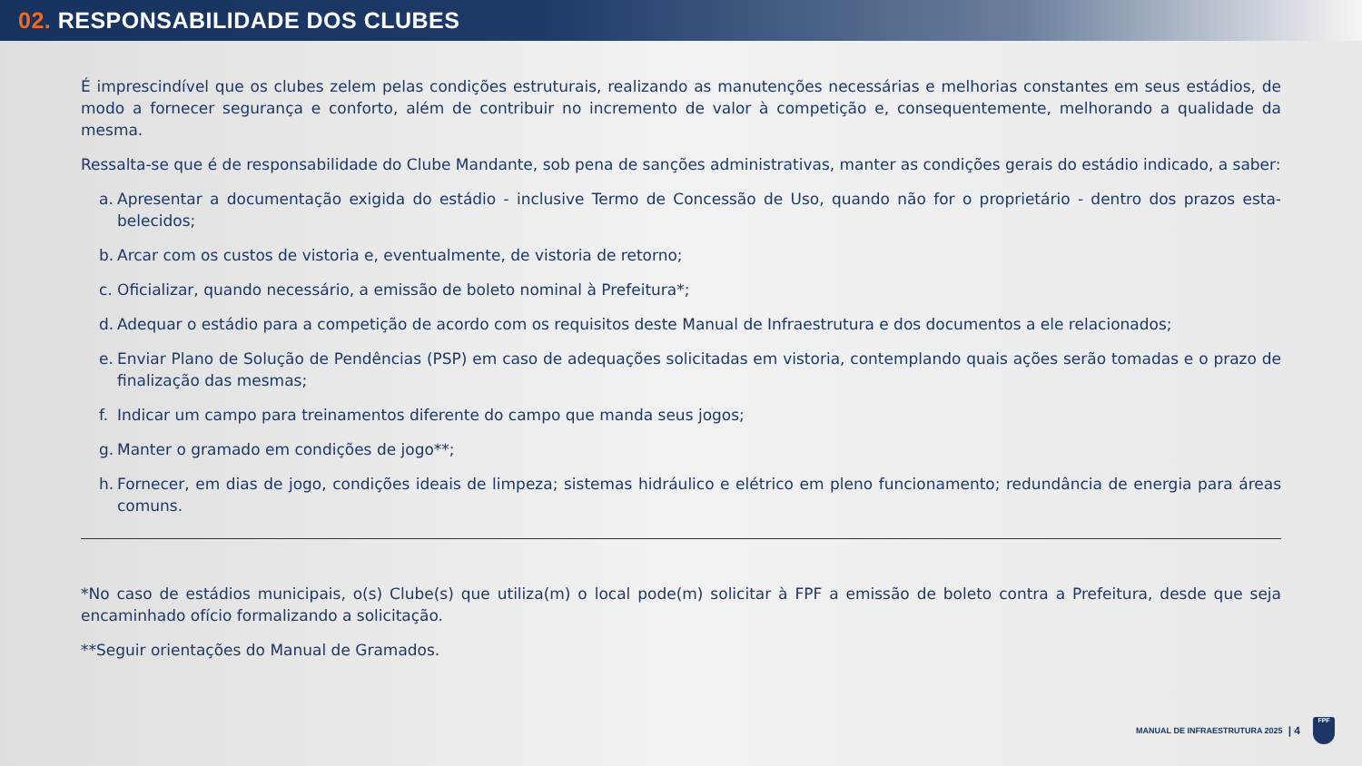02. RESPONSABILIDADE DOS CLUBES
É imprescindível que os clubes zelem pelas condições estruturais, realizando as manutenções necessárias e melhorias constantes em seus estádios, de modo a fornecer segurança e conforto, além de contribuir no incremento de valor à competição e, consequentemente, melhorando a qualidade da mesma.
Ressalta-se que é de responsabilidade do Clube Mandante, sob pena de sanções administrativas, manter as condições gerais do estádio indicado, a saber:
a.
Apresentar a documentação exigida do estádio - inclusive Termo de Concessão de Uso, quando não for o proprietário - dentro dos prazos esta-belecidos;
b.
Arcar com os custos de vistoria e, eventualmente, de vistoria de retorno;
c.
Oficializar, quando necessário, a emissão de boleto nominal à Prefeitura*;
d.
Adequar o estádio para a competição de acordo com os requisitos deste Manual de Infraestrutura e dos documentos a ele relacionados;
e.
Enviar Plano de Solução de Pendências (PSP) em caso de adequações solicitadas em vistoria, contemplando quais ações serão tomadas e o prazo de finalização das mesmas;
f.
Indicar um campo para treinamentos diferente do campo que manda seus jogos;
g.
Manter o gramado em condições de jogo**;
h.
Fornecer, em dias de jogo, condições ideais de limpeza; sistemas hidráulico e elétrico em pleno funcionamento; redundância de energia para áreas comuns.
*No caso de estádios municipais, o(s) Clube(s) que utiliza(m) o local pode(m) solicitar à FPF a emissão de boleto contra a Prefeitura, desde que seja encaminhado ofício formalizando a solicitação.
**Seguir orientações do Manual de Gramados.
MANUAL DE INFRAESTRUTURA 2025 | 4
FPF